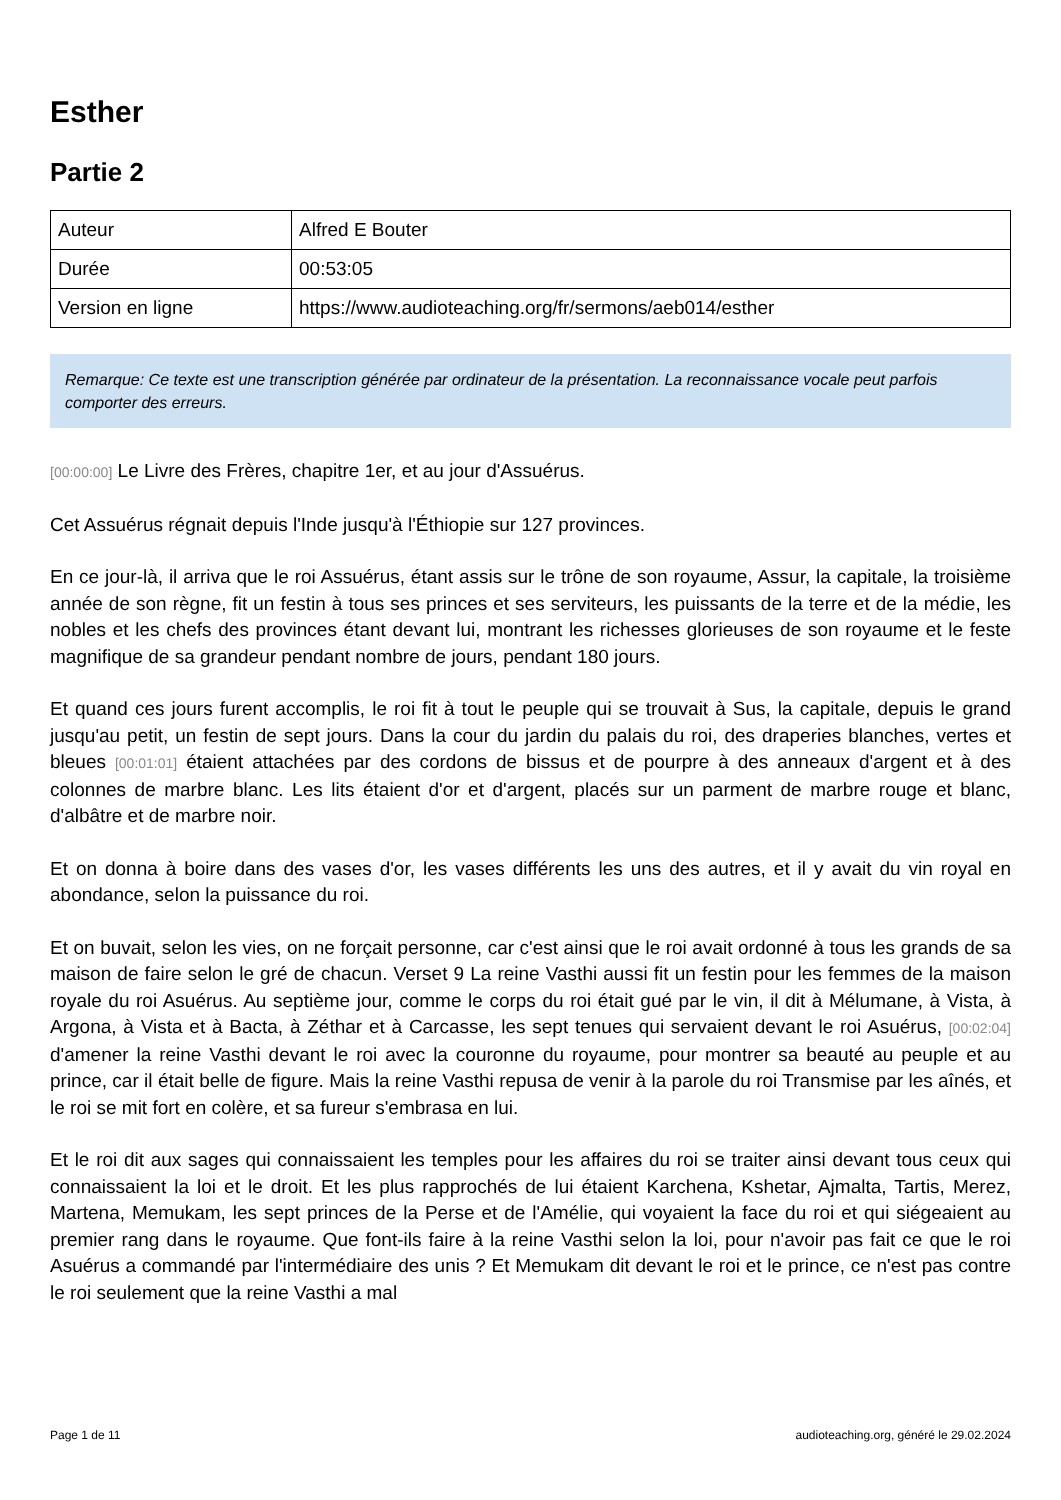Esther
Partie 2
| Auteur | Alfred E Bouter |
| Durée | 00:53:05 |
| Version en ligne | https://www.audioteaching.org/fr/sermons/aeb014/esther |
Remarque: Ce texte est une transcription générée par ordinateur de la présentation. La reconnaissance vocale peut parfois comporter des erreurs.
[00:00:00] Le Livre des Frères, chapitre 1er, et au jour d'Assuérus.
Cet Assuérus régnait depuis l'Inde jusqu'à l'Éthiopie sur 127 provinces.
En ce jour-là, il arriva que le roi Assuérus, étant assis sur le trône de son royaume, Assur, la capitale, la troisième année de son règne, fit un festin à tous ses princes et ses serviteurs, les puissants de la terre et de la médie, les nobles et les chefs des provinces étant devant lui, montrant les richesses glorieuses de son royaume et le feste magnifique de sa grandeur pendant nombre de jours, pendant 180 jours.
Et quand ces jours furent accomplis, le roi fit à tout le peuple qui se trouvait à Sus, la capitale, depuis le grand jusqu'au petit, un festin de sept jours. Dans la cour du jardin du palais du roi, des draperies blanches, vertes et bleues [00:01:01] étaient attachées par des cordons de bissus et de pourpre à des anneaux d'argent et à des colonnes de marbre blanc. Les lits étaient d'or et d'argent, placés sur un parment de marbre rouge et blanc, d'albâtre et de marbre noir.
Et on donna à boire dans des vases d'or, les vases différents les uns des autres, et il y avait du vin royal en abondance, selon la puissance du roi.
Et on buvait, selon les vies, on ne forçait personne, car c'est ainsi que le roi avait ordonné à tous les grands de sa maison de faire selon le gré de chacun. Verset 9 La reine Vasthi aussi fit un festin pour les femmes de la maison royale du roi Asuérus. Au septième jour, comme le corps du roi était gué par le vin, il dit à Mélumane, à Vista, à Argona, à Vista et à Bacta, à Zéthar et à Carcasse, les sept tenues qui servaient devant le roi Asuérus, [00:02:04] d'amener la reine Vasthi devant le roi avec la couronne du royaume, pour montrer sa beauté au peuple et au prince, car il était belle de figure. Mais la reine Vasthi repusa de venir à la parole du roi Transmise par les aînés, et le roi se mit fort en colère, et sa fureur s'embrasa en lui.
Et le roi dit aux sages qui connaissaient les temples pour les affaires du roi se traiter ainsi devant tous ceux qui connaissaient la loi et le droit. Et les plus rapprochés de lui étaient Karchena, Kshetar, Ajmalta, Tartis, Merez, Martena, Memukam, les sept princes de la Perse et de l'Amélie, qui voyaient la face du roi et qui siégeaient au premier rang dans le royaume. Que font-ils faire à la reine Vasthi selon la loi, pour n'avoir pas fait ce que le roi Asuérus a commandé par l'intermédiaire des unis ? Et Memukam dit devant le roi et le prince, ce n'est pas contre le roi seulement que la reine Vasthi a mal
Page 1 de 11 audioteaching.org, généré le 29.02.2024